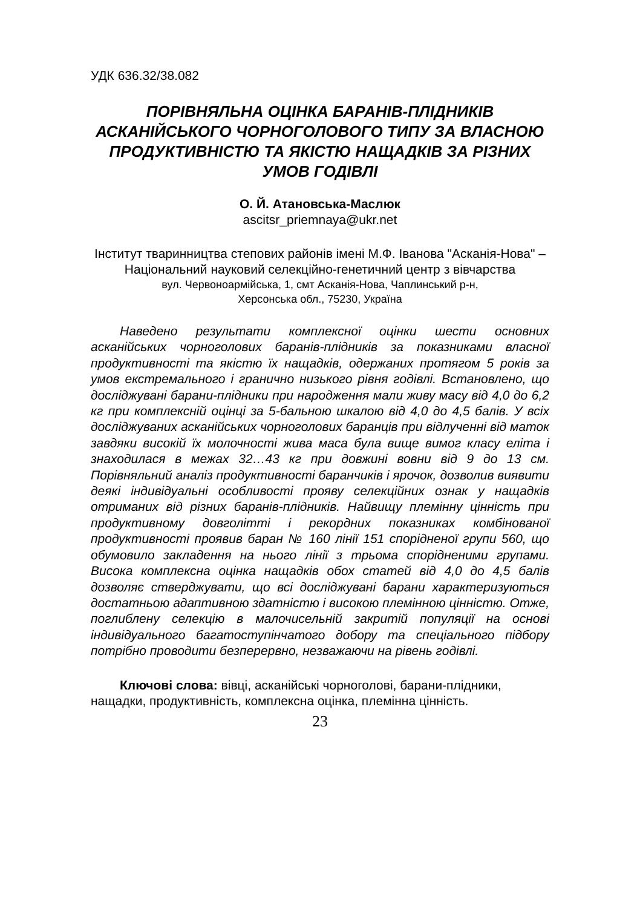УДК 636.32/38.082
ПОРІВНЯЛЬНА ОЦІНКА БАРАНІВ-ПЛІДНИКІВ АСКАНІЙСЬКОГО ЧОРНОГОЛОВОГО ТИПУ ЗА ВЛАСНОЮ ПРОДУКТИВНІСТЮ ТА ЯКІСТЮ НАЩАДКІВ ЗА РІЗНИХ УМОВ ГОДІВЛІ
О. Й. Атановська-Маслюк
ascitsr_priemnaya@ukr.net
Інститут тваринництва степових районів імені М.Ф. Іванова "Асканія-Нова" – Національний науковий селекційно-генетичний центр з вівчарства
вул. Червоноармійська, 1, смт Асканія-Нова, Чаплинський р-н,
Херсонська обл., 75230, Україна
Наведено результати комплексної оцінки шести основних асканійських чорноголових баранів-плідників за показниками власної продуктивності та якістю їх нащадків, одержаних протягом 5 років за умов екстремального і гранично низького рівня годівлі. Встановлено, що досліджувані барани-плідники при народження мали живу масу від 4,0 до 6,2 кг при комплексній оцінці за 5-бальною шкалою від 4,0 до 4,5 балів. У всіх досліджуваних асканійських чорноголових баранців при відлученні від маток завдяки високій їх молочності жива маса була вище вимог класу еліта і знаходилася в межах 32…43 кг при довжині вовни від 9 до 13 см. Порівняльний аналіз продуктивності баранчиків і ярочок, дозволив виявити деякі індивідуальні особливості прояву селекційних ознак у нащадків отриманих від різних баранів-плідників. Найвищу племінну цінність при продуктивному довголітті і рекордних показниках комбінованої продуктивності проявив баран № 160 лінії 151 спорідненої групи 560, що обумовило закладення на нього лінії з трьома спорідненими групами. Висока комплексна оцінка нащадків обох статей від 4,0 до 4,5 балів дозволяє стверджувати, що всі досліджувані барани характеризуються достатньою адаптивною здатністю і високою племінною цінністю. Отже, поглиблену селекцію в малочисельній закритій популяції на основі індивідуального багатоступінчатого добору та спеціального підбору потрібно проводити безперервно, незважаючи на рівень годівлі.
Ключові слова: вівці, асканійські чорноголові, барани-плідники, нащадки, продуктивність, комплексна оцінка, племінна цінність.
23